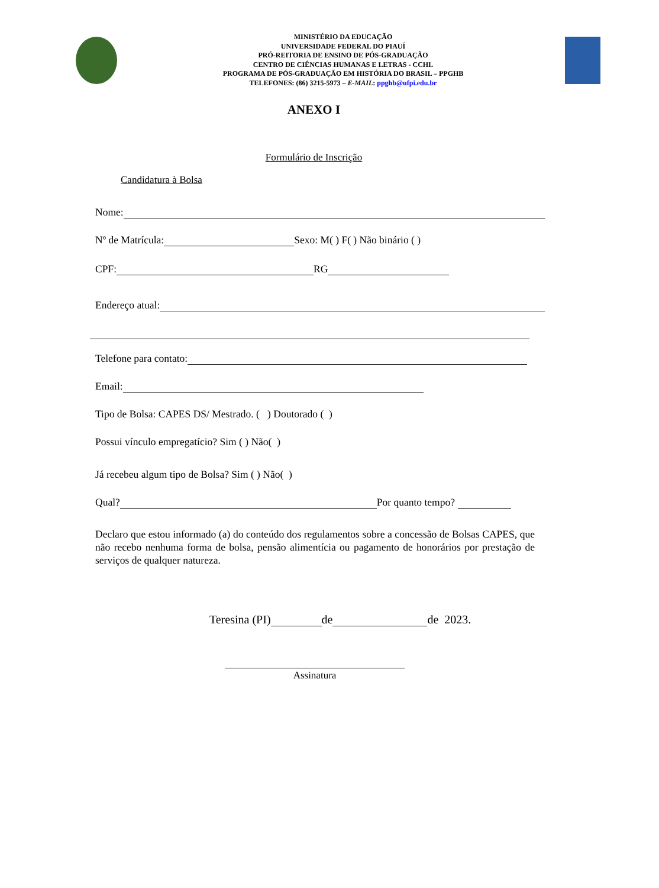MINISTÉRIO DA EDUCAÇÃO
UNIVERSIDADE FEDERAL DO PIAUÍ
PRÓ-REITORIA DE ENSINO DE PÓS-GRADUAÇÃO
CENTRO DE CIÊNCIAS HUMANAS E LETRAS - CCHL
PROGRAMA DE PÓS-GRADUAÇÃO EM HISTÓRIA DO BRASIL – PPGHB
TELEFONES: (86) 3215-5973 – E-MAIL: ppghb@ufpi.edu.br
ANEXO I
Formulário de Inscrição
Candidatura à Bolsa
Nome:
Nº de Matrícula: Sexo: M( ) F( ) Não binário ( )
CPF: RG
Endereço atual:
Telefone para contato:
Email:
Tipo de Bolsa: CAPES DS/ Mestrado. ( ) Doutorado ( )
Possui vínculo empregatício? Sim ( ) Não( )
Já recebeu algum tipo de Bolsa? Sim ( ) Não( )
Qual? Por quanto tempo?
Declaro que estou informado (a) do conteúdo dos regulamentos sobre a concessão de Bolsas CAPES, que não recebo nenhuma forma de bolsa, pensão alimentícia ou pagamento de honorários por prestação de serviços de qualquer natureza.
Teresina (PI) de de 2023.
Assinatura